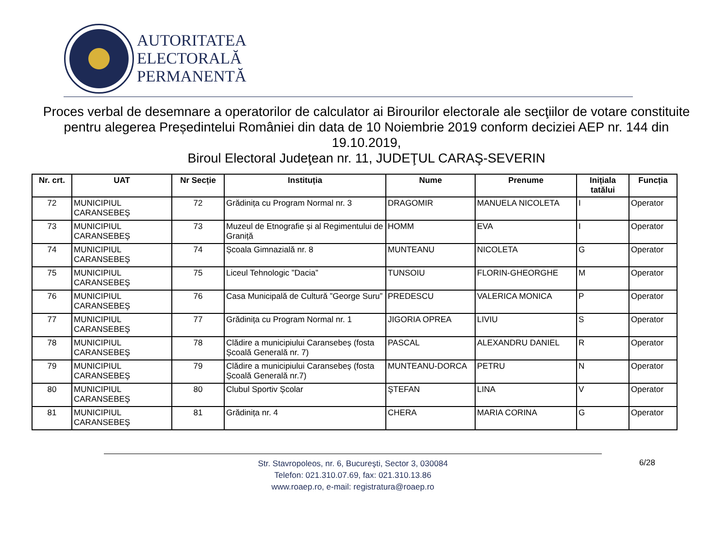AUTORITATEA
ELECTORALĂ
PERMANENTĂ
Proces verbal de desemnare a operatorilor de calculator ai Birourilor electorale ale secţiilor de votare constituite pentru alegerea Președintelui României din data de 10 Noiembrie 2019 conform deciziei AEP nr. 144 din 19.10.2019,
Biroul Electoral Judeţean nr. 11, JUDEŢUL CARAŞ-SEVERIN
| Nr. crt. | UAT | Nr Secție | Instituția | Nume | Prenume | Inițiala tatălui | Funcția |
| --- | --- | --- | --- | --- | --- | --- | --- |
| 72 | MUNICIPIUL CARANSEBEŞ | 72 | Grădinița cu Program Normal nr. 3 | DRAGOMIR | MANUELA NICOLETA | I | Operator |
| 73 | MUNICIPIUL CARANSEBEŞ | 73 | Muzeul de Etnografie și al Regimentului de Graniță | HOMM | EVA | I | Operator |
| 74 | MUNICIPIUL CARANSEBEŞ | 74 | Școala Gimnazială nr. 8 | MUNTEANU | NICOLETA | G | Operator |
| 75 | MUNICIPIUL CARANSEBEŞ | 75 | Liceul Tehnologic ”Dacia” | TUNSOIU | FLORIN-GHEORGHE | M | Operator |
| 76 | MUNICIPIUL CARANSEBEŞ | 76 | Casa Municipală de Cultură ”George Suru” | PREDESCU | VALERICA MONICA | P | Operator |
| 77 | MUNICIPIUL CARANSEBEŞ | 77 | Grădinița cu Program Normal nr. 1 | JIGORIA OPREA | LIVIU | S | Operator |
| 78 | MUNICIPIUL CARANSEBEŞ | 78 | Clădire a municipiului Caransebeș (fosta Școală Generală nr. 7) | PASCAL | ALEXANDRU DANIEL | R | Operator |
| 79 | MUNICIPIUL CARANSEBEŞ | 79 | Clădire a municipiului Caransebeș (fosta Școală Generală nr.7) | MUNTEANU-DORCA | PETRU | N | Operator |
| 80 | MUNICIPIUL CARANSEBEŞ | 80 | Clubul Sportiv Școlar | ŞTEFAN | LINA | V | Operator |
| 81 | MUNICIPIUL CARANSEBEŞ | 81 | Grădinița nr. 4 | CHERA | MARIA CORINA | G | Operator |
6/28
Str. Stavropoleos, nr. 6, Bucureşti, Sector 3, 030084
Telefon: 021.310.07.69, fax: 021.310.13.86
www.roaep.ro, e-mail: registratura@roaep.ro